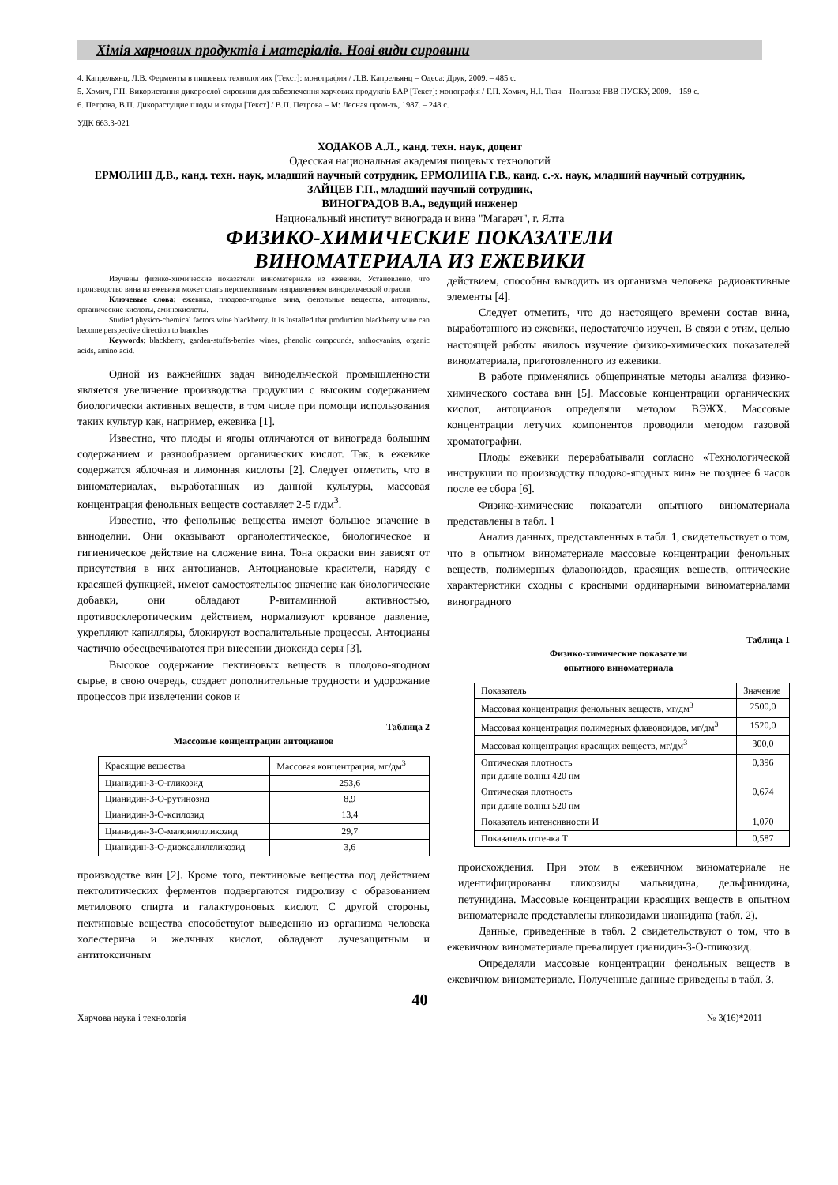Хімія харчових продуктів і матеріалів. Нові види сировини
4. Капрельянц, Л.В. Ферменты в пищевых технологиях [Текст]: монография / Л.В. Капрельянц – Одеса: Друк, 2009. – 485 с.
5. Хомич, Г.П. Використання дикорослої сировини для забезпечення харчових продуктів БАР [Текст]: монографія / Г.П. Хомич, Н.І. Ткач – Полтава: РВВ ПУСКУ, 2009. – 159 с.
6. Петрова, В.П. Дикорастущие плоды и ягоды [Текст] / В.П. Петрова – М: Лесная пром-ть, 1987. – 248 с.
УДК 663.3-021
ХОДАКОВ А.Л., канд. техн. наук, доцент
Одесская национальная академия пищевых технологий
ЕРМОЛИН Д.В., канд. техн. наук, младший научный сотрудник, ЕРМОЛИНА Г.В., канд. с.-х. наук, младший научный сотрудник, ЗАЙЦЕВ Г.П., младший научный сотрудник,
ВИНОГРАДОВ В.А., ведущий инженер
Национальный институт винограда и вина "Магарач", г. Ялта
ФИЗИКО-ХИМИЧЕСКИЕ ПОКАЗАТЕЛИ
ВИНОМАТЕРИАЛА ИЗ ЕЖЕВИКИ
Изучены физико-химические показатели виноматериала из ежевики. Установлено, что производство вина из ежевики может стать перспективным направлением винодельческой отрасли.
Ключевые слова: ежевика, плодово-ягодные вина, фенольные вещества, антоцианы, органические кислоты, аминокислоты.
Studied physico-chemical factors wine blackberry. It Is Installed that production blackberry wine can become perspective direction to branches
Keywords: blackberry, garden-stuffs-berries wines, phenolic compounds, anthocyanins, organic acids, amino acid.
Одной из важнейших задач винодельческой промышленности является увеличение производства продукции с высоким содержанием биологически активных веществ, в том числе при помощи использования таких культур как, например, ежевика [1].
Известно, что плоды и ягоды отличаются от винограда большим содержанием и разнообразием органических кислот. Так, в ежевике содержатся яблочная и лимонная кислоты [2]. Следует отметить, что в виноматериалах, выработанных из данной культуры, массовая концентрация фенольных веществ составляет 2-5 г/дм<sup>3</sup>.
Известно, что фенольные вещества имеют большое значение в виноделии. Они оказывают органолептическое, биологическое и гигиеническое действие на сложение вина. Тона окраски вин зависят от присутствия в них антоцианов. Антоциановые красители, наряду с красящей функцией, имеют самостоятельное значение как биологические добавки, они обладают Р-витаминной активностью, противосклеротическим действием, нормализуют кровяное давление, укрепляют капилляры, блокируют воспалительные процессы. Антоцианы частично обесцвечиваются при внесении диоксида серы [3].
Высокое содержание пектиновых веществ в плодово-ягодном сырье, в свою очередь, создает дополнительные трудности и удорожание процессов при извлечении соков и
Таблица 2
Массовые концентрации антоцианов
| Красящие вещества | Массовая концентрация, мг/дм<sup>3</sup> |
| --- | --- |
| Цианидин-3-О-гликозид | 253,6 |
| Цианидин-3-О-рутинозид | 8,9 |
| Цианидин-3-О-ксилозид | 13,4 |
| Цианидин-3-О-малонилгликозид | 29,7 |
| Цианидин-3-О-диоксалилгликозид | 3,6 |
производстве вин [2]. Кроме того, пектиновые вещества под действием пектолитических ферментов подвергаются гидролизу с образованием метилового спирта и галактуроновых кислот. С другой стороны, пектиновые вещества способствуют выведению из организма человека холестерина и желчных кислот, обладают лучезащитным и антитоксичным
действием, способны выводить из организма человека радиоактивные элементы [4].
Следует отметить, что до настоящего времени состав вина, выработанного из ежевики, недостаточно изучен. В связи с этим, целью настоящей работы явилось изучение физико-химических показателей виноматериала, приготовленного из ежевики.
В работе применялись общепринятые методы анализа физико-химического состава вин [5]. Массовые концентрации органических кислот, антоцианов определяли методом ВЭЖХ. Массовые концентрации летучих компонентов проводили методом газовой хроматографии.
Плоды ежевики перерабатывали согласно «Технологической инструкции по производству плодово-ягодных вин» не позднее 6 часов после ее сбора [6].
Физико-химические показатели опытного виноматериала представлены в табл. 1
Анализ данных, представленных в табл. 1, свидетельствует о том, что в опытном виноматериале массовые концентрации фенольных веществ, полимерных флавоноидов, красящих веществ, оптические характеристики сходны с красными ординарными виноматериалами виноградного
Таблица 1
Физико-химические показатели
опытного виноматериала
| Показатель | Значение |
| --- | --- |
| Массовая концентрация фенольных веществ, мг/дм<sup>3</sup> | 2500,0 |
| Массовая концентрация полимерных флавоноидов, мг/дм<sup>3</sup> | 1520,0 |
| Массовая концентрация красящих веществ, мг/дм<sup>3</sup> | 300,0 |
| Оптическая плотность при длине волны 420 нм | 0,396 |
| Оптическая плотность при длине волны 520 нм | 0,674 |
| Показатель интенсивности И | 1,070 |
| Показатель оттенка Т | 0,587 |
происхождения. При этом в ежевичном виноматериале не идентифицированы гликозиды мальвидина, дельфинидина, петунидина. Массовые концентрации красящих веществ в опытном виноматериале представлены гликозидами цианидина (табл. 2).
Данные, приведенные в табл. 2 свидетельствуют о том, что в ежевичном виноматериале превалирует цианидин-3-О-гликозид.
Определяли массовые концентрации фенольных веществ в ежевичном виноматериале. Полученные данные приведены в табл. 3.
40
Харчова наука і технологія № 3(16)*2011